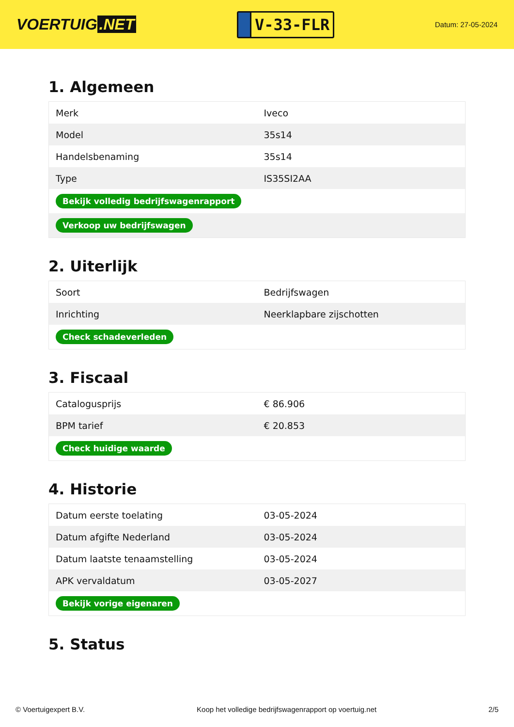VOERTUIG.NET
V-33-FLR
Datum: 27-05-2024
1. Algemeen
| Merk | Iveco |
| Model | 35s14 |
| Handelsbenaming | 35s14 |
| Type | IS35SI2AA |
| Bekijk volledig bedrijfswagenrapport | |
| Verkoop uw bedrijfswagen | |
2. Uiterlijk
| Soort | Bedrijfswagen |
| Inrichting | Neerklapbare zijschotten |
| Check schadeverleden | |
3. Fiscaal
| Catalogusprijs | € 86.906 |
| BPM tarief | € 20.853 |
| Check huidige waarde | |
4. Historie
| Datum eerste toelating | 03-05-2024 |
| Datum afgifte Nederland | 03-05-2024 |
| Datum laatste tenaamstelling | 03-05-2024 |
| APK vervaldatum | 03-05-2027 |
| Bekijk vorige eigenaren | |
5. Status
© Voertuigexpert B.V. Koop het volledige bedrijfswagenrapport op voertuig.net 2/5